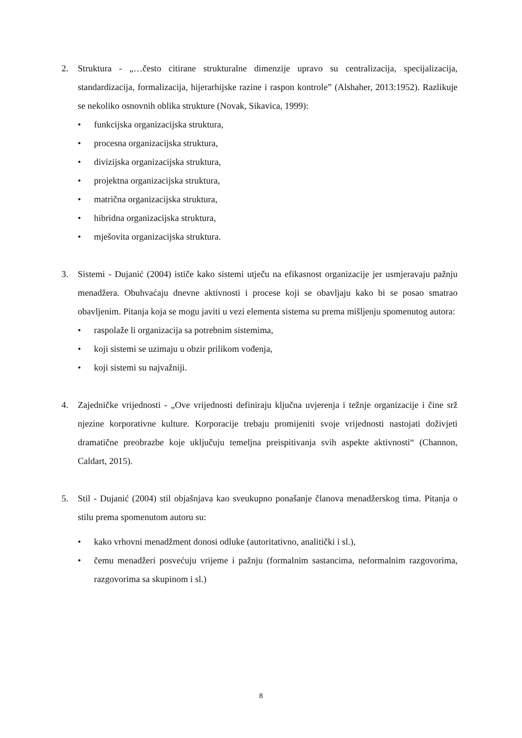2. Struktura - „…često citirane strukturalne dimenzije upravo su centralizacija, specijalizacija, standardizacija, formalizacija, hijerarhijske razine i raspon kontrole” (Alshaher, 2013:1952). Razlikuje se nekoliko osnovnih oblika strukture (Novak, Sikavica, 1999):
• funkcijska organizacijska struktura,
• procesna organizacijska struktura,
• divizijska organizacijska struktura,
• projektna organizacijska struktura,
• matrična organizacijska struktura,
• hibridna organizacijska struktura,
• mješovita organizacijska struktura.
3. Sistemi - Dujanić (2004) ističe kako sistemi utječu na efikasnost organizacije jer usmjeravaju pažnju menadžera. Obuhvaćaju dnevne aktivnosti i procese koji se obavljaju kako bi se posao smatrao obavljenim. Pitanja koja se mogu javiti u vezi elementa sistema su prema mišljenju spomenutog autora:
• raspolaže li organizacija sa potrebnim sistemima,
• koji sistemi se uzimaju u obzir prilikom vođenja,
• koji sistemi su najvažniji.
4. Zajedničke vrijednosti - „Ove vrijednosti definiraju ključna uvjerenja i težnje organizacije i čine srž njezine korporativne kulture. Korporacije trebaju promijeniti svoje vrijednosti nastojati doživjeti dramatične preobrazbe koje uključuju temeljna preispitivanja svih aspekte aktivnosti“ (Channon, Caldart, 2015).
5. Stil - Dujanić (2004) stil objašnjava kao sveukupno ponašanje članova menadžerskog tima. Pitanja o stilu prema spomenutom autoru su:
• kako vrhovni menadžment donosi odluke (autoritativno, analitički i sl.),
• čemu menadžeri posvećuju vrijeme i pažnju (formalnim sastancima, neformalnim razgovorima, razgovorima sa skupinom i sl.)
8